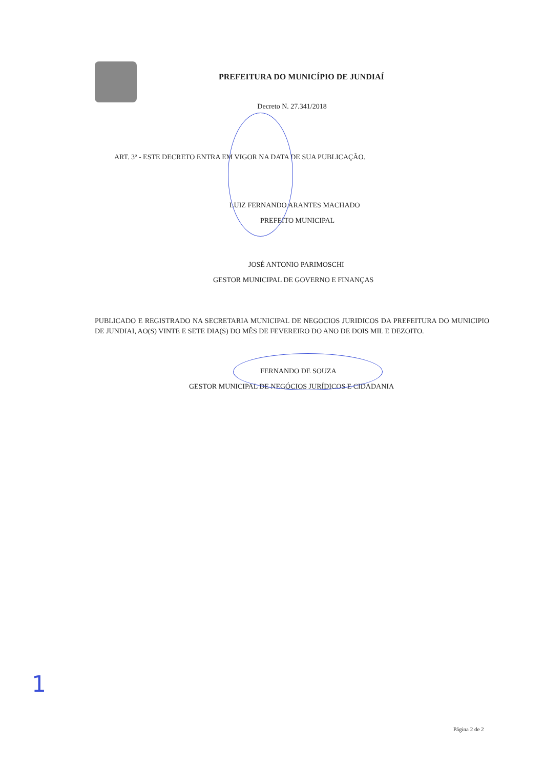PREFEITURA DO MUNICÍPIO DE JUNDIAÍ
Decreto N. 27.341/2018
ART. 3º - ESTE DECRETO ENTRA EM VIGOR NA DATA DE SUA PUBLICAÇÃO.
LUIZ FERNANDO ARANTES MACHADO
PREFEITO MUNICIPAL
JOSÉ ANTONIO PARIMOSCHI
GESTOR MUNICIPAL DE GOVERNO E FINANÇAS
PUBLICADO E REGISTRADO NA SECRETARIA MUNICIPAL DE NEGOCIOS JURIDICOS DA PREFEITURA DO MUNICIPIO DE JUNDIAI, AO(S) VINTE E SETE DIA(S) DO MÊS DE FEVEREIRO DO ANO DE DOIS MIL E DEZOITO.
FERNANDO DE SOUZA
GESTOR MUNICIPAL DE NEGÓCIOS JURÍDICOS E CIDADANIA
1
Página 2 de 2